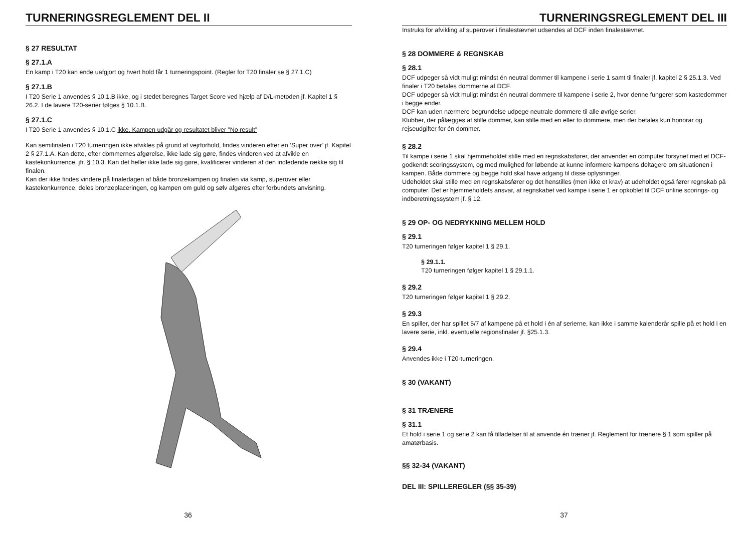TURNERINGSREGLEMENT DEL II
§ 27 RESULTAT
§ 27.1.A
En kamp i T20 kan ende uafgjort og hvert hold får 1 turneringspoint. (Regler for T20 finaler se § 27.1.C)
§ 27.1.B
I T20 Serie 1 anvendes § 10.1.B ikke, og i stedet beregnes Target Score ved hjælp af D/L-metoden jf. Kapitel 1 § 26.2. I de lavere T20-serier følges § 10.1.B.
§ 27.1.C
I T20 Serie 1 anvendes § 10.1.C ikke. Kampen udgår og resultatet bliver ”No result”
Kan semifinalen i T20 turneringen ikke afvikles på grund af vejrforhold, findes vinderen efter en ’Super over’ jf. Kapitel 2 § 27.1.A. Kan dette, efter dommernes afgørelse, ikke lade sig gøre, findes vinderen ved at afvikle en kastekonkurrence, jfr. § 10.3. Kan det heller ikke lade sig gøre, kvalificerer vinderen af den indledende række sig til finalen.
Kan der ikke findes vindere på finaledagen af både bronzekampen og finalen via kamp, superover eller kastekonkurrence, deles bronzeplaceringen, og kampen om guld og sølv afgøres efter forbundets anvisning.
36
TURNERINGSREGLEMENT DEL III
Instruks for afvikling af superover i finalestævnet udsendes af DCF inden finalestævnet.
§ 28 DOMMERE & REGNSKAB
§ 28.1
DCF udpeger så vidt muligt mindst én neutral dommer til kampene i serie 1 samt til finaler jf. kapitel 2 § 25.1.3. Ved finaler i T20 betales dommerne af DCF.
DCF udpeger så vidt muligt mindst én neutral dommere til kampene i serie 2, hvor denne fungerer som kastedommer i begge ender.
DCF kan uden nærmere begrundelse udpege neutrale dommere til alle øvrige serier.
Klubber, der pålægges at stille dommer, kan stille med en eller to dommere, men der betales kun honorar og rejseudgifter for én dommer.
§ 28.2
Til kampe i serie 1 skal hjemmeholdet stille med en regnskabsfører, der anvender en computer forsynet med et DCF-godkendt scoringssystem, og med mulighed for løbende at kunne informere kampens deltagere om situationen i kampen. Både dommere og begge hold skal have adgang til disse oplysninger.
Udeholdet skal stille med en regnskabsfører og det henstilles (men ikke et krav) at udeholdet også fører regnskab på computer. Det er hjemmeholdets ansvar, at regnskabet ved kampe i serie 1 er opkoblet til DCF online scorings- og indberetningssystem jf. § 12.
§ 29 OP- OG NEDRYKNING MELLEM HOLD
§ 29.1
T20 turneringen følger kapitel 1 § 29.1.
§ 29.1.1.
T20 turneringen følger kapitel 1 § 29.1.1.
§ 29.2
T20 turneringen følger kapitel 1 § 29.2.
§ 29.3
En spiller, der har spillet 5/7 af kampene på et hold i én af serierne, kan ikke i samme kalenderår spille på et hold i en lavere serie, inkl. eventuelle regionsfinaler jf. §25.1.3.
§ 29.4
Anvendes ikke i T20-turneringen.
§ 30 (VAKANT)
§ 31 TRÆNERE
§ 31.1
Et hold i serie 1 og serie 2 kan få tilladelser til at anvende én træner jf. Reglement for trænere § 1 som spiller på amatørbasis.
§§ 32-34 (VAKANT)
DEL III: SPILLEREGLER (§§ 35-39)
37